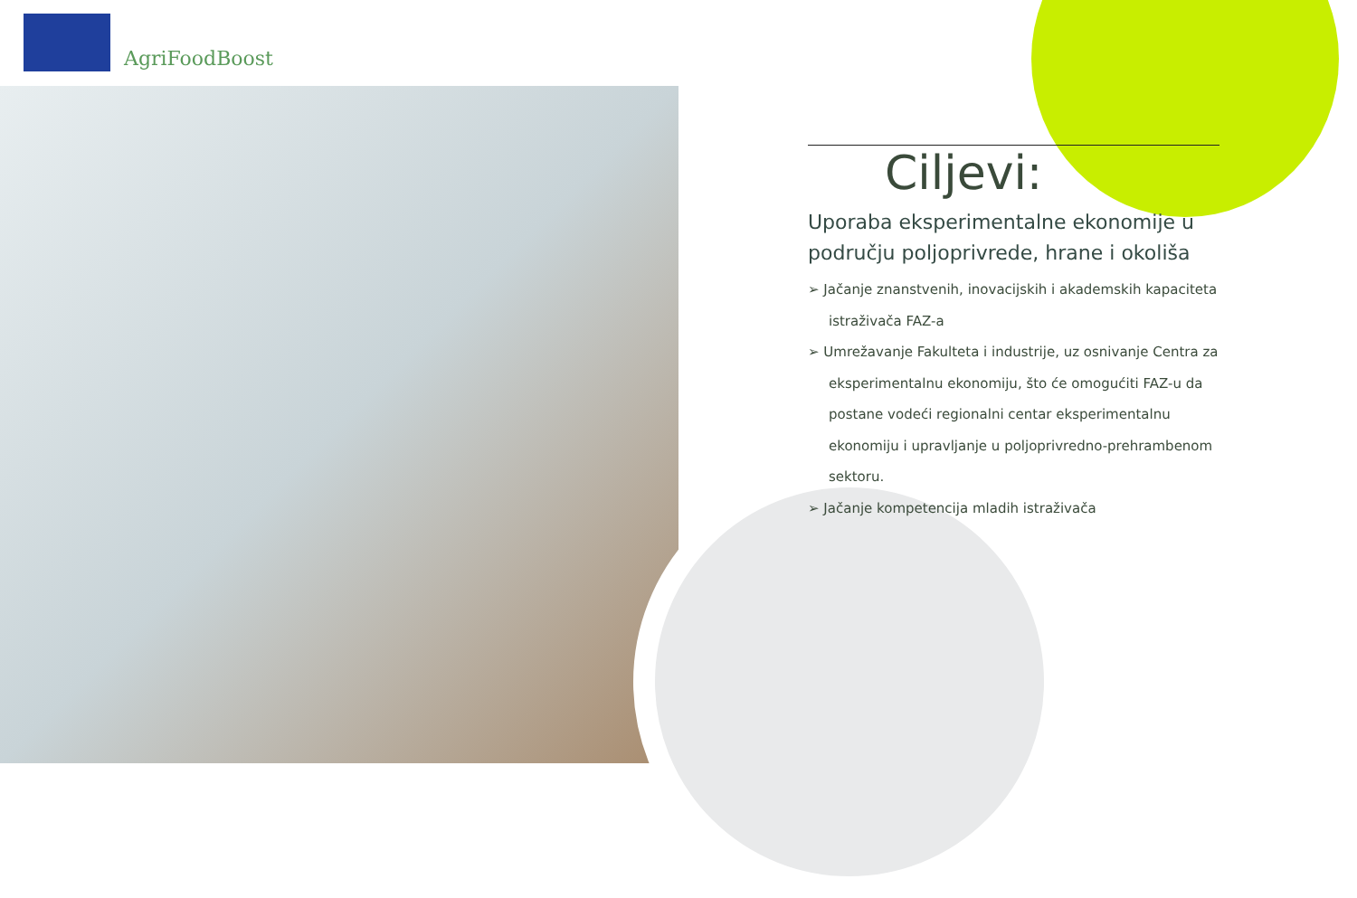AgriFoodBoost
Ciljevi:
Uporaba eksperimentalne ekonomije u području poljoprivrede, hrane i okoliša
➢ Jačanje znanstvenih, inovacijskih i akademskih kapaciteta istraživača FAZ-a
➢ Umrežavanje Fakulteta i industrije, uz osnivanje Centra za eksperimentalnu ekonomiju, što će omogućiti FAZ-u da postane vodeći regionalni centar eksperimentalnu ekonomiju i upravljanje u poljoprivredno-prehrambenom sektoru.
➢ Jačanje kompetencija mladih istraživača